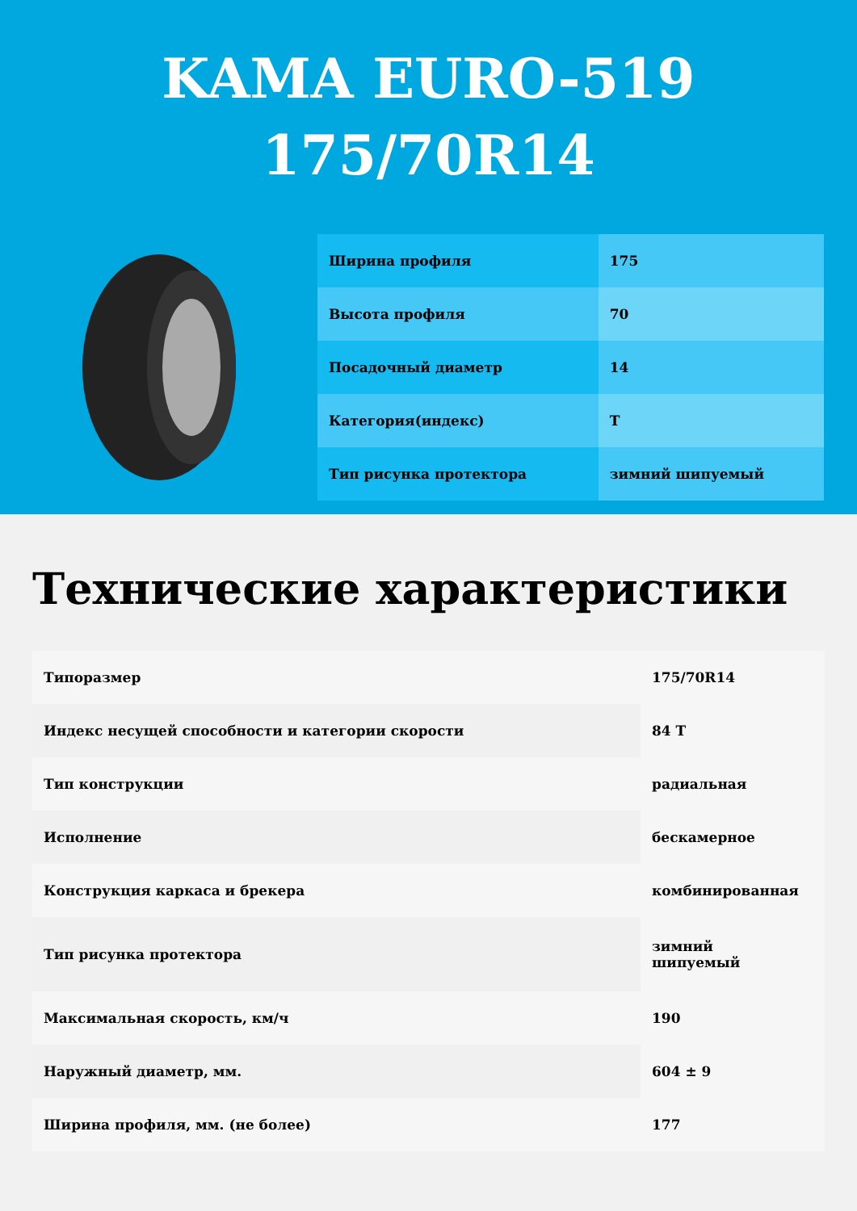KAMA EURO-519
175/70R14
| Ширина профиля | 175 |
| Высота профиля | 70 |
| Посадочный диаметр | 14 |
| Категория(индекс) | T |
| Тип рисунка протектора | зимний шипуемый |
Технические характеристики
| Типоразмер | 175/70R14 |
| Индекс несущей способности и категории скорости | 84 T |
| Тип конструкции | радиальная |
| Исполнение | бескамерное |
| Конструкция каркаса и брекера | комбинированная |
| Тип рисунка протектора | зимний шипуемый |
| Максимальная скорость, км/ч | 190 |
| Наружный диаметр, мм. | 604 ± 9 |
| Ширина профиля, мм. (не более) | 177 |